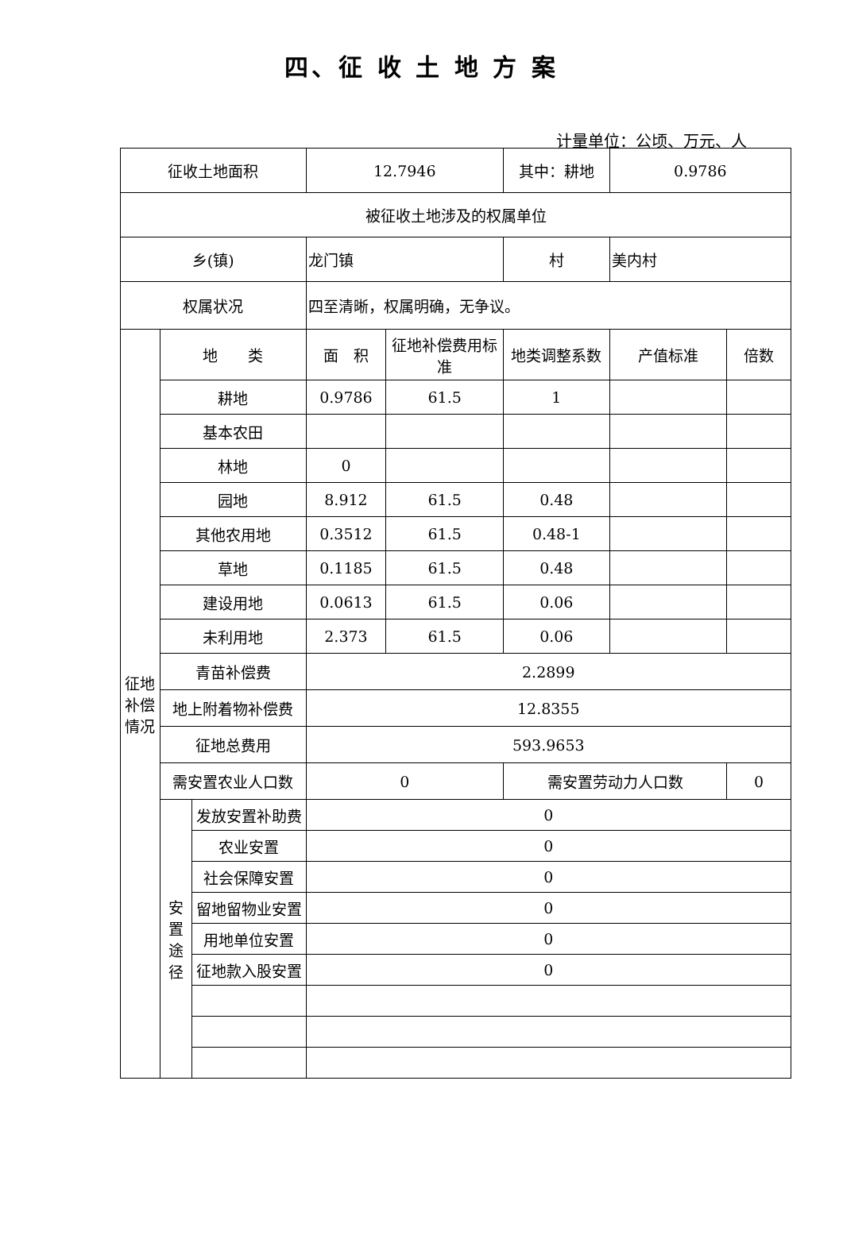四、征 收 土 地 方 案
计量单位：公顷、万元、人
| 征收土地面积 | | | 12.7946 | | 其中：耕地 | 0.9786 | |
| 被征收土地涉及的权属单位 | | | | | | | |
| 乡(镇) | | | 龙门镇 | | 村 | 美内村 | |
| 权属状况 | | | 四至清晰，权属明确，无争议。 | | | | |
| 征地补偿情况 | 地 类 | | 面 积 | 征地补偿费用标准 | 地类调整系数 | 产值标准 | 倍数 |
| | 耕地 | | 0.9786 | 61.5 | 1 | | |
| | 基本农田 | | | | | | |
| | 林地 | | 0 | | | | |
| | 园地 | | 8.912 | 61.5 | 0.48 | | |
| | 其他农用地 | | 0.3512 | 61.5 | 0.48-1 | | |
| | 草地 | | 0.1185 | 61.5 | 0.48 | | |
| | 建设用地 | | 0.0613 | 61.5 | 0.06 | | |
| | 未利用地 | | 2.373 | 61.5 | 0.06 | | |
| | 青苗补偿费 | | 2.2899 | | | | |
| | 地上附着物补偿费 | | 12.8355 | | | | |
| | 征地总费用 | | 593.9653 | | | | |
| | 需安置农业人口数 | | 0 | | 需安置劳动力人口数 | | 0 |
| | 安置途径 | 发放安置补助费 | 0 | | | | |
| | | 农业安置 | 0 | | | | |
| | | 社会保障安置 | 0 | | | | |
| | | 留地留物业安置 | 0 | | | | |
| | | 用地单位安置 | 0 | | | | |
| | | 征地款入股安置 | 0 | | | | |